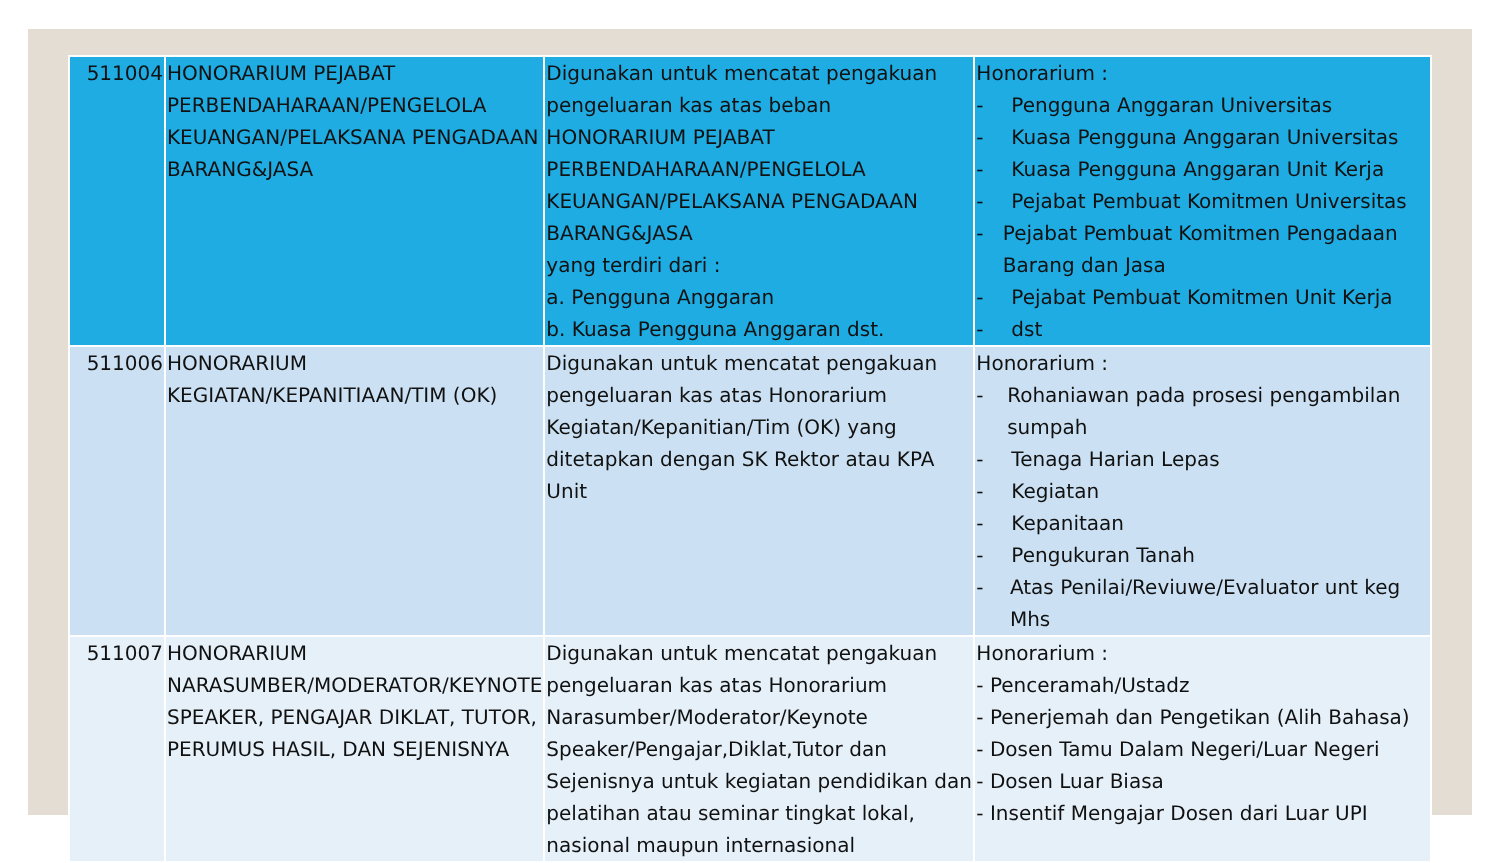| 511004 | HONORARIUM PEJABAT PERBENDAHARAAN/PENGELOLA KEUANGAN/PELAKSANA PENGADAAN BARANG&JASA | Digunakan untuk mencatat pengakuan pengeluaran kas atas beban HONORARIUM PEJABAT PERBENDAHARAAN/PENGELOLA KEUANGAN/PELAKSANA PENGADAAN BARANG&JASA yang terdiri dari : a. Pengguna Anggaran b. Kuasa Pengguna Anggaran dst. | Honorarium : - Pengguna Anggaran Universitas - Kuasa Pengguna Anggaran Universitas - Kuasa Pengguna Anggaran Unit Kerja - Pejabat Pembuat Komitmen Universitas - Pejabat Pembuat Komitmen Pengadaan Barang dan Jasa - Pejabat Pembuat Komitmen Unit Kerja - dst |
| 511006 | HONORARIUM KEGIATAN/KEPANITIAAN/TIM (OK) | Digunakan untuk mencatat pengakuan pengeluaran kas atas Honorarium Kegiatan/Kepanitian/Tim (OK) yang ditetapkan dengan SK Rektor atau KPA Unit | Honorarium : - Rohaniawan pada prosesi pengambilan sumpah - Tenaga Harian Lepas - Kegiatan - Kepanitaan - Pengukuran Tanah - Atas Penilai/Reviuwe/Evaluator unt keg Mhs |
| 511007 | HONORARIUM NARASUMBER/MODERATOR/KEYNOTE SPEAKER, PENGAJAR DIKLAT, TUTOR, PERUMUS HASIL, DAN SEJENISNYA | Digunakan untuk mencatat pengakuan pengeluaran kas atas Honorarium Narasumber/Moderator/Keynote Speaker/Pengajar,Diklat,Tutor dan Sejenisnya untuk kegiatan pendidikan dan pelatihan atau seminar tingkat lokal, nasional maupun internasional | Honorarium : - Penceramah/Ustadz - Penerjemah dan Pengetikan (Alih Bahasa) - Dosen Tamu Dalam Negeri/Luar Negeri - Dosen Luar Biasa - Insentif Mengajar Dosen dari Luar UPI |